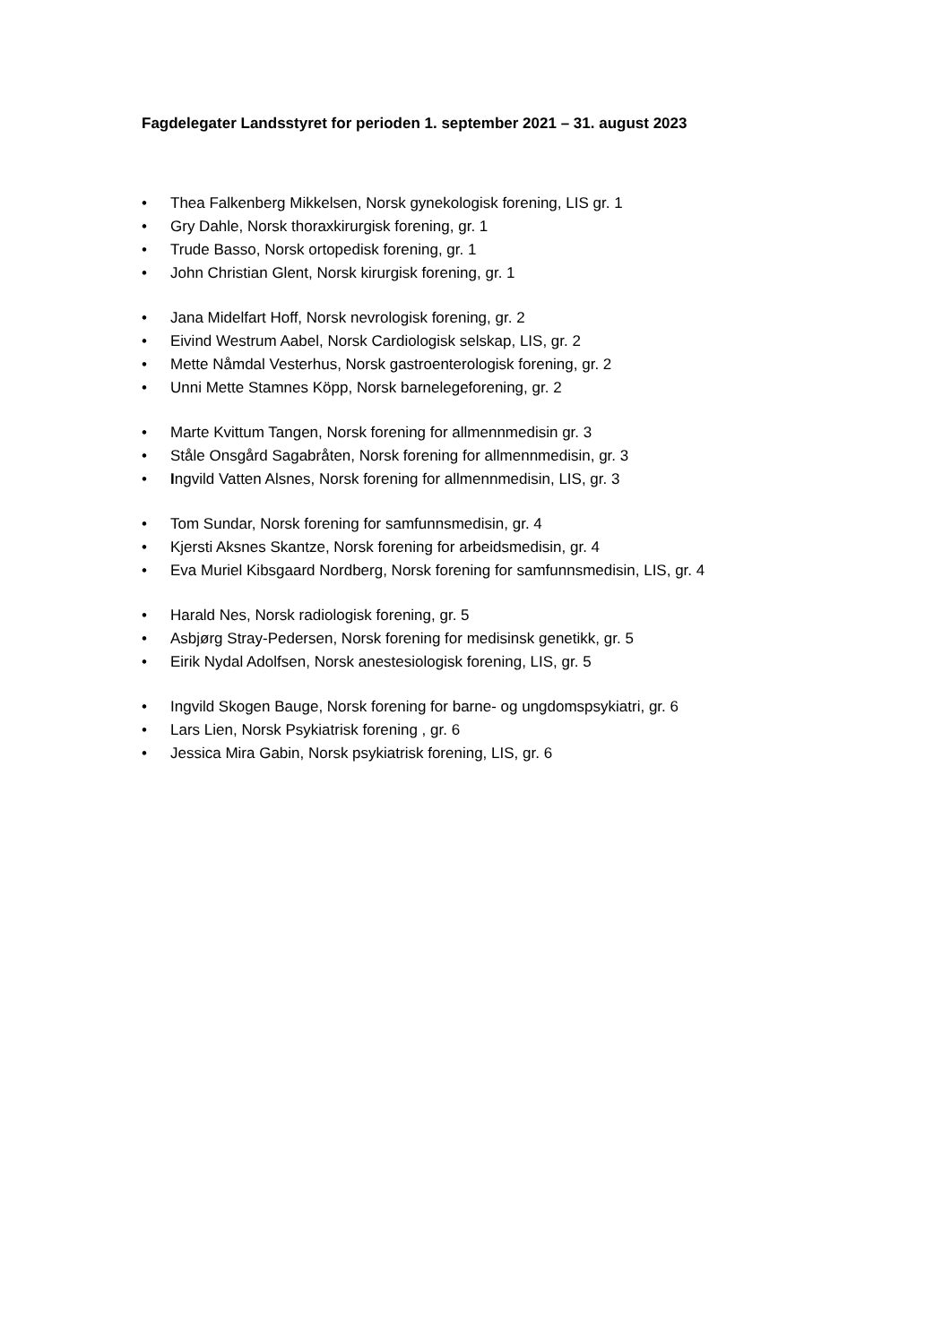Fagdelegater Landsstyret for perioden 1. september 2021 – 31. august 2023
• Thea Falkenberg Mikkelsen, Norsk gynekologisk forening, LIS gr. 1
• Gry Dahle, Norsk thoraxkirurgisk forening, gr. 1
• Trude Basso, Norsk ortopedisk forening, gr. 1
• John Christian Glent, Norsk kirurgisk forening, gr. 1
• Jana Midelfart Hoff, Norsk nevrologisk forening, gr. 2
• Eivind Westrum Aabel, Norsk Cardiologisk selskap, LIS, gr. 2
• Mette Nåmdal Vesterhus, Norsk gastroenterologisk forening, gr. 2
• Unni Mette Stamnes Köpp, Norsk barnelegeforening, gr. 2
• Marte Kvittum Tangen, Norsk forening for allmennmedisin gr. 3
• Ståle Onsgård Sagabråten, Norsk forening for allmennmedisin, gr. 3
• Ingvild Vatten Alsnes, Norsk forening for allmennmedisin, LIS, gr. 3
• Tom Sundar, Norsk forening for samfunnsmedisin, gr. 4
• Kjersti Aksnes Skantze, Norsk forening for arbeidsmedisin, gr. 4
• Eva Muriel Kibsgaard Nordberg, Norsk forening for samfunnsmedisin, LIS, gr. 4
• Harald Nes, Norsk radiologisk forening, gr. 5
• Asbjørg Stray-Pedersen, Norsk forening for medisinsk genetikk, gr. 5
• Eirik Nydal Adolfsen, Norsk anestesiologisk forening, LIS, gr. 5
• Ingvild Skogen Bauge, Norsk forening for barne- og ungdomspsykiatri, gr. 6
• Lars Lien, Norsk Psykiatrisk forening , gr. 6
• Jessica Mira Gabin, Norsk psykiatrisk forening, LIS, gr. 6